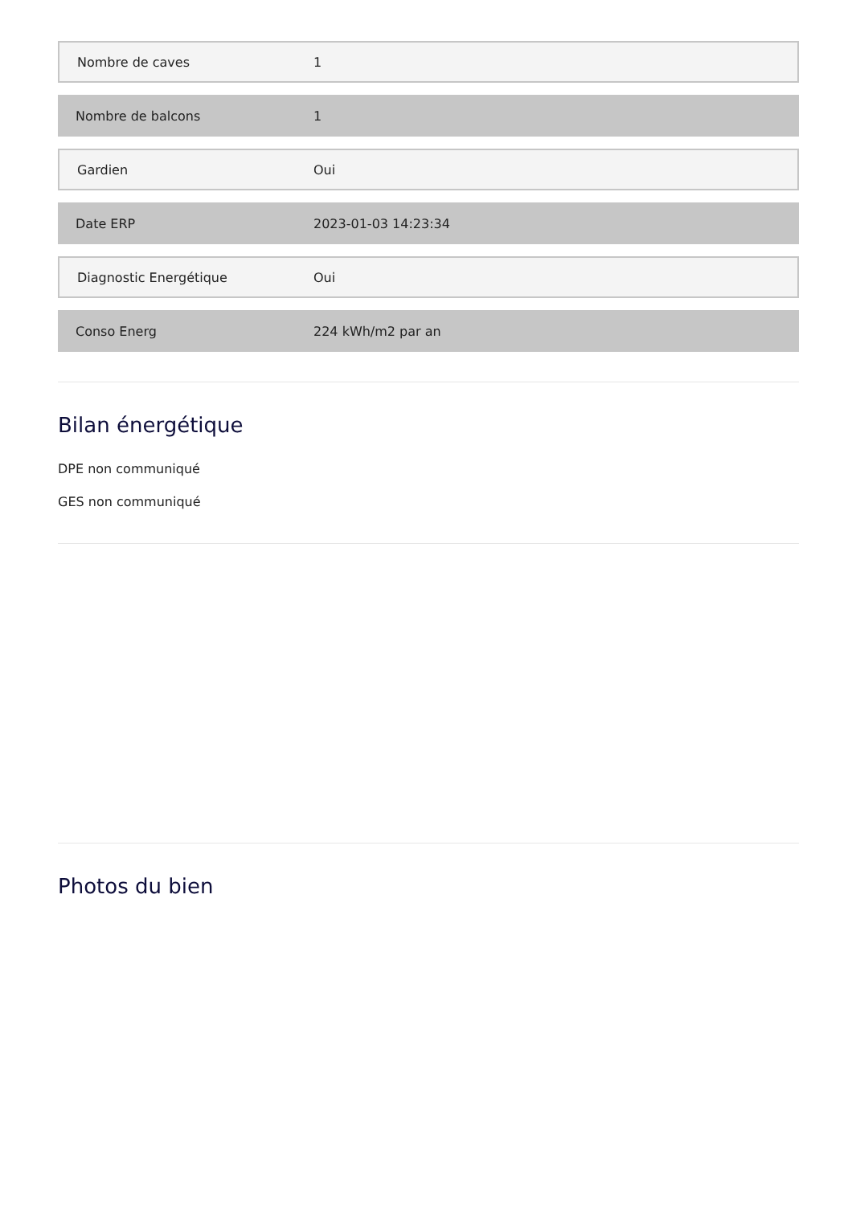| Nombre de caves | 1 |
| Nombre de balcons | 1 |
| Gardien | Oui |
| Date ERP | 2023-01-03 14:23:34 |
| Diagnostic Energétique | Oui |
| Conso Energ | 224 kWh/m2 par an |
Bilan énergétique
DPE non communiqué
GES non communiqué
Photos du bien